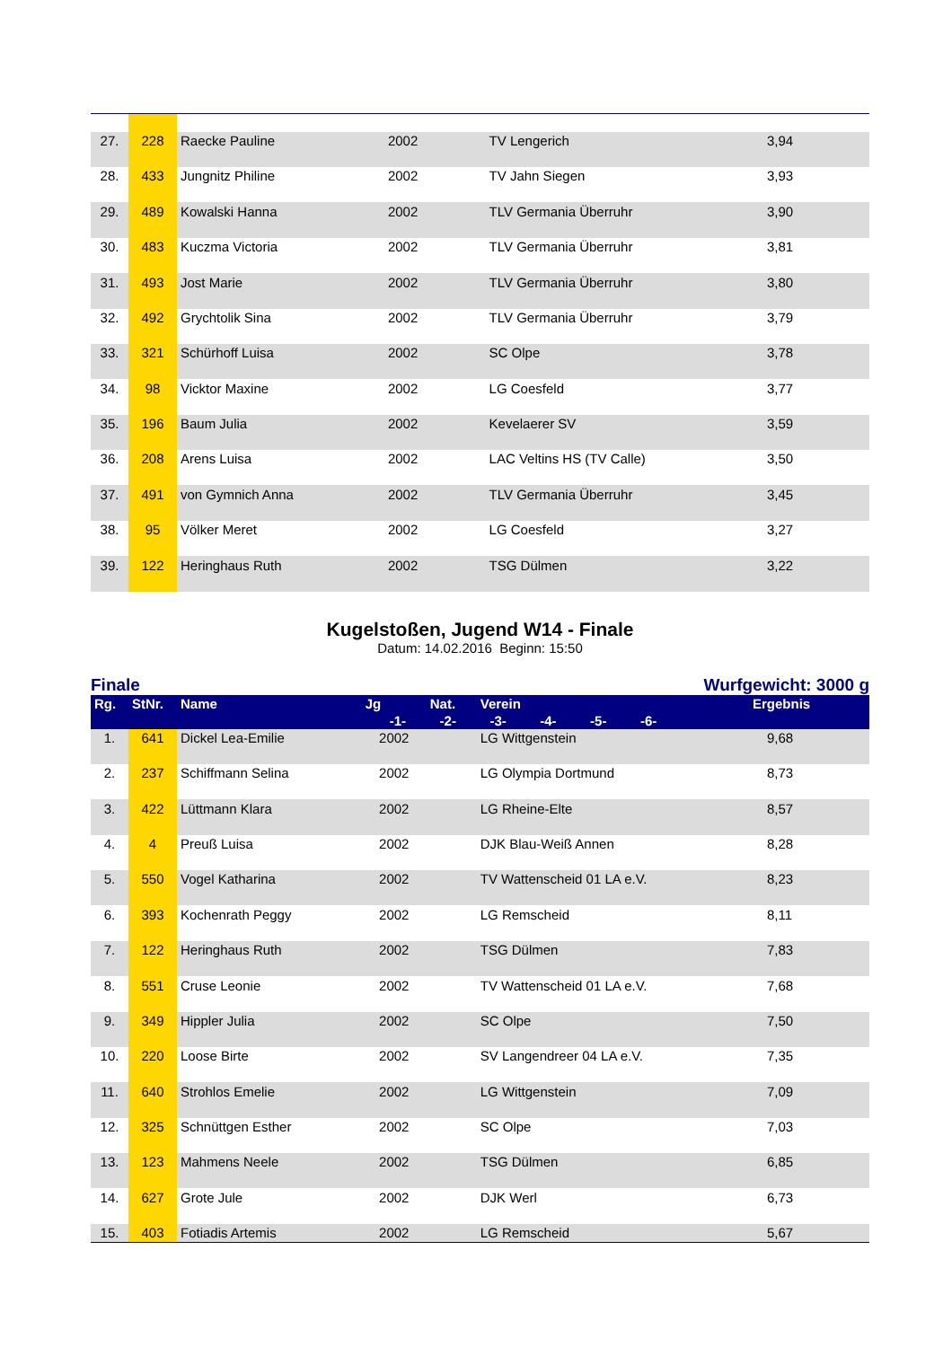| 27. | 228 | Raecke Pauline | 2002 | | TV Lengerich | 3,94 |
| 28. | 433 | Jungnitz Philine | 2002 | | TV Jahn Siegen | 3,93 |
| 29. | 489 | Kowalski Hanna | 2002 | | TLV Germania Überruhr | 3,90 |
| 30. | 483 | Kuczma Victoria | 2002 | | TLV Germania Überruhr | 3,81 |
| 31. | 493 | Jost Marie | 2002 | | TLV Germania Überruhr | 3,80 |
| 32. | 492 | Grychtolik Sina | 2002 | | TLV Germania Überruhr | 3,79 |
| 33. | 321 | Schürhoff Luisa | 2002 | | SC Olpe | 3,78 |
| 34. | 98 | Vicktor Maxine | 2002 | | LG Coesfeld | 3,77 |
| 35. | 196 | Baum Julia | 2002 | | Kevelaerer SV | 3,59 |
| 36. | 208 | Arens Luisa | 2002 | | LAC Veltins HS (TV Calle) | 3,50 |
| 37. | 491 | von Gymnich Anna | 2002 | | TLV Germania Überruhr | 3,45 |
| 38. | 95 | Völker Meret | 2002 | | LG Coesfeld | 3,27 |
| 39. | 122 | Heringhaus Ruth | 2002 | | TSG Dülmen | 3,22 |
Kugelstoßen, Jugend W14 - Finale
Datum: 14.02.2016 Beginn: 15:50
Finale Wurfgewicht: 3000 g
| Rg. | StNr. | Name | Jg | Nat. | Verein | Ergebnis |
| --- | --- | --- | --- | --- | --- | --- |
| | | -1- -2- -3- -4- -5- -6- | | | | |
| 1. | 641 | Dickel Lea-Emilie | 2002 | | LG Wittgenstein | 9,68 |
| 2. | 237 | Schiffmann Selina | 2002 | | LG Olympia Dortmund | 8,73 |
| 3. | 422 | Lüttmann Klara | 2002 | | LG Rheine-Elte | 8,57 |
| 4. | 4 | Preuß Luisa | 2002 | | DJK Blau-Weiß Annen | 8,28 |
| 5. | 550 | Vogel Katharina | 2002 | | TV Wattenscheid 01 LA e.V. | 8,23 |
| 6. | 393 | Kochenrath Peggy | 2002 | | LG Remscheid | 8,11 |
| 7. | 122 | Heringhaus Ruth | 2002 | | TSG Dülmen | 7,83 |
| 8. | 551 | Cruse Leonie | 2002 | | TV Wattenscheid 01 LA e.V. | 7,68 |
| 9. | 349 | Hippler Julia | 2002 | | SC Olpe | 7,50 |
| 10. | 220 | Loose Birte | 2002 | | SV Langendreer 04 LA e.V. | 7,35 |
| 11. | 640 | Strohlos Emelie | 2002 | | LG Wittgenstein | 7,09 |
| 12. | 325 | Schnüttgen Esther | 2002 | | SC Olpe | 7,03 |
| 13. | 123 | Mahmens Neele | 2002 | | TSG Dülmen | 6,85 |
| 14. | 627 | Grote Jule | 2002 | | DJK Werl | 6,73 |
| 15. | 403 | Fotiadis Artemis | 2002 | | LG Remscheid | 5,67 |